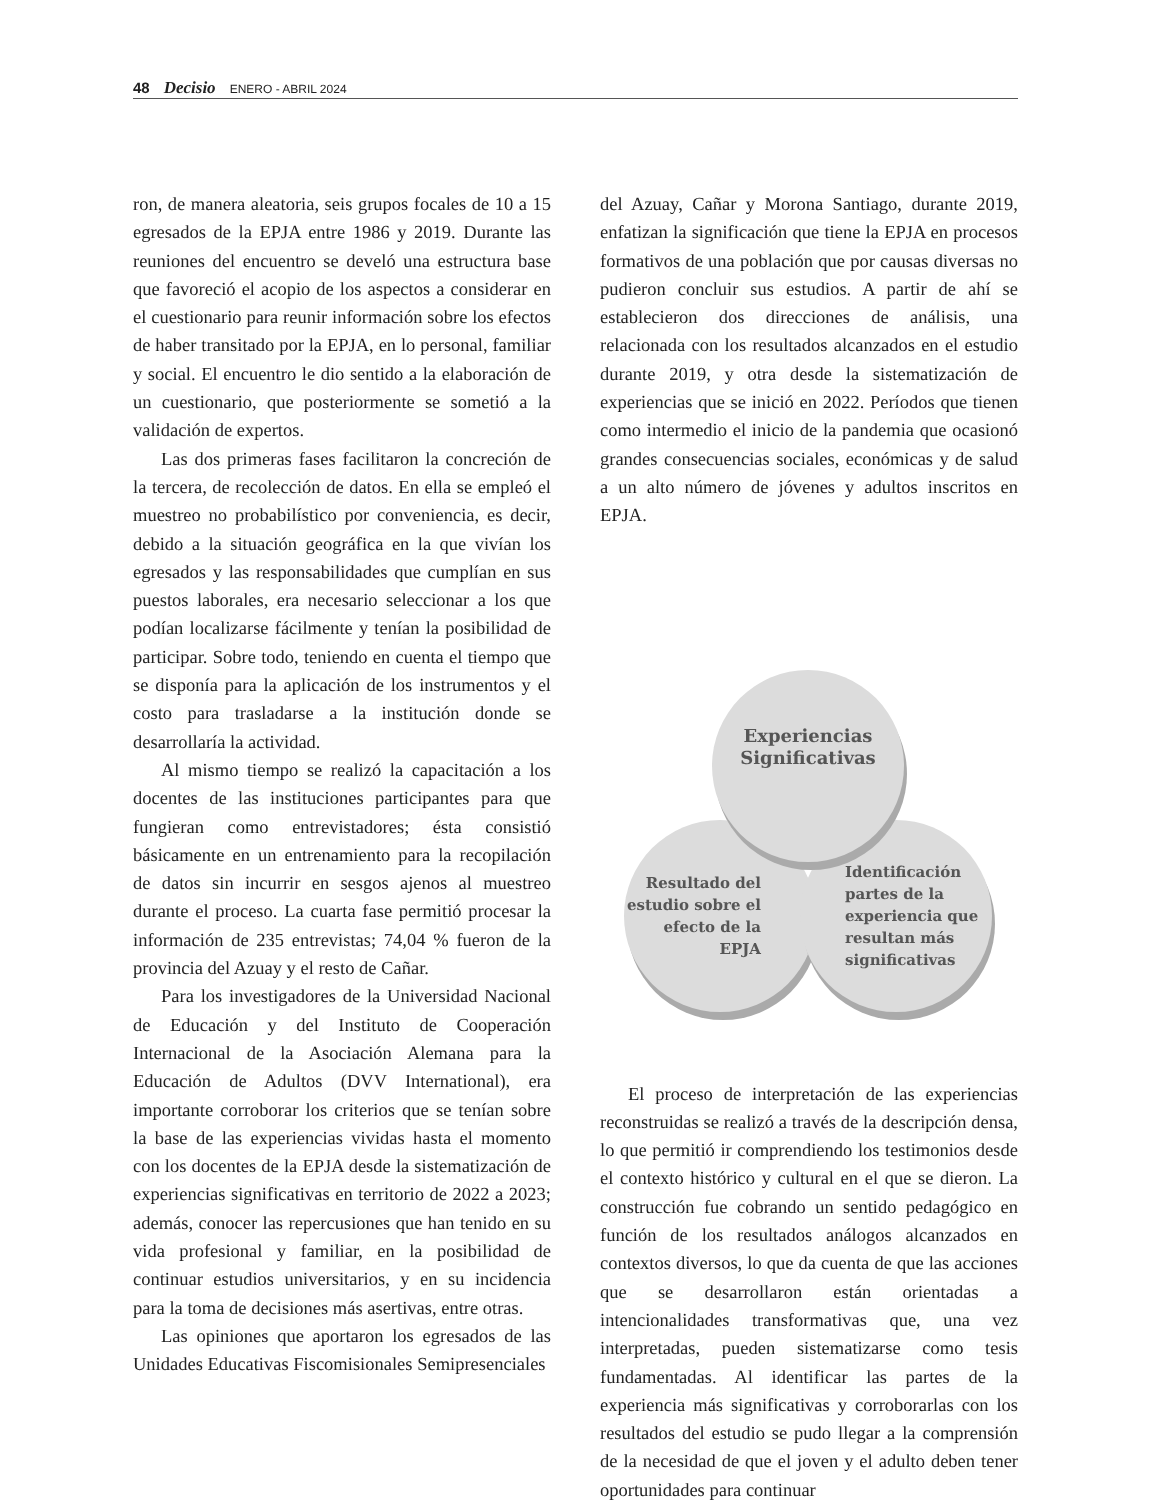48 Decisio ENERO - ABRIL 2024
ron, de manera aleatoria, seis grupos focales de 10 a 15 egresados de la EPJA entre 1986 y 2019. Durante las reuniones del encuentro se develó una estructura base que favoreció el acopio de los aspectos a considerar en el cuestionario para reunir información sobre los efectos de haber transitado por la EPJA, en lo personal, familiar y social. El encuentro le dio sentido a la elaboración de un cuestionario, que posteriormente se sometió a la validación de expertos.
Las dos primeras fases facilitaron la concreción de la tercera, de recolección de datos. En ella se empleó el muestreo no probabilístico por conveniencia, es decir, debido a la situación geográfica en la que vivían los egresados y las responsabilidades que cumplían en sus puestos laborales, era necesario seleccionar a los que podían localizarse fácilmente y tenían la posibilidad de participar. Sobre todo, teniendo en cuenta el tiempo que se disponía para la aplicación de los instrumentos y el costo para trasladarse a la institución donde se desarrollaría la actividad.
Al mismo tiempo se realizó la capacitación a los docentes de las instituciones participantes para que fungieran como entrevistadores; ésta consistió básicamente en un entrenamiento para la recopilación de datos sin incurrir en sesgos ajenos al muestreo durante el proceso. La cuarta fase permitió procesar la información de 235 entrevistas; 74,04 % fueron de la provincia del Azuay y el resto de Cañar.
Para los investigadores de la Universidad Nacional de Educación y del Instituto de Cooperación Internacional de la Asociación Alemana para la Educación de Adultos (DVV International), era importante corroborar los criterios que se tenían sobre la base de las experiencias vividas hasta el momento con los docentes de la EPJA desde la sistematización de experiencias significativas en territorio de 2022 a 2023; además, conocer las repercusiones que han tenido en su vida profesional y familiar, en la posibilidad de continuar estudios universitarios, y en su incidencia para la toma de decisiones más asertivas, entre otras.
Las opiniones que aportaron los egresados de las Unidades Educativas Fiscomisionales Semipresenciales
del Azuay, Cañar y Morona Santiago, durante 2019, enfatizan la significación que tiene la EPJA en procesos formativos de una población que por causas diversas no pudieron concluir sus estudios. A partir de ahí se establecieron dos direcciones de análisis, una relacionada con los resultados alcanzados en el estudio durante 2019, y otra desde la sistematización de experiencias que se inició en 2022. Períodos que tienen como intermedio el inicio de la pandemia que ocasionó grandes consecuencias sociales, económicas y de salud a un alto número de jóvenes y adultos inscritos en EPJA.
Resultado del
estudio sobre el
efecto de la
EPJA
Identificación
partes de la
experiencia que
resultan más
significativas
Experiencias
Significativas
El proceso de interpretación de las experiencias reconstruidas se realizó a través de la descripción densa, lo que permitió ir comprendiendo los testimonios desde el contexto histórico y cultural en el que se dieron. La construcción fue cobrando un sentido pedagógico en función de los resultados análogos alcanzados en contextos diversos, lo que da cuenta de que las acciones que se desarrollaron están orientadas a intencionalidades transformativas que, una vez interpretadas, pueden sistematizarse como tesis fundamentadas. Al identificar las partes de la experiencia más significativas y corroborarlas con los resultados del estudio se pudo llegar a la comprensión de la necesidad de que el joven y el adulto deben tener oportunidades para continuar